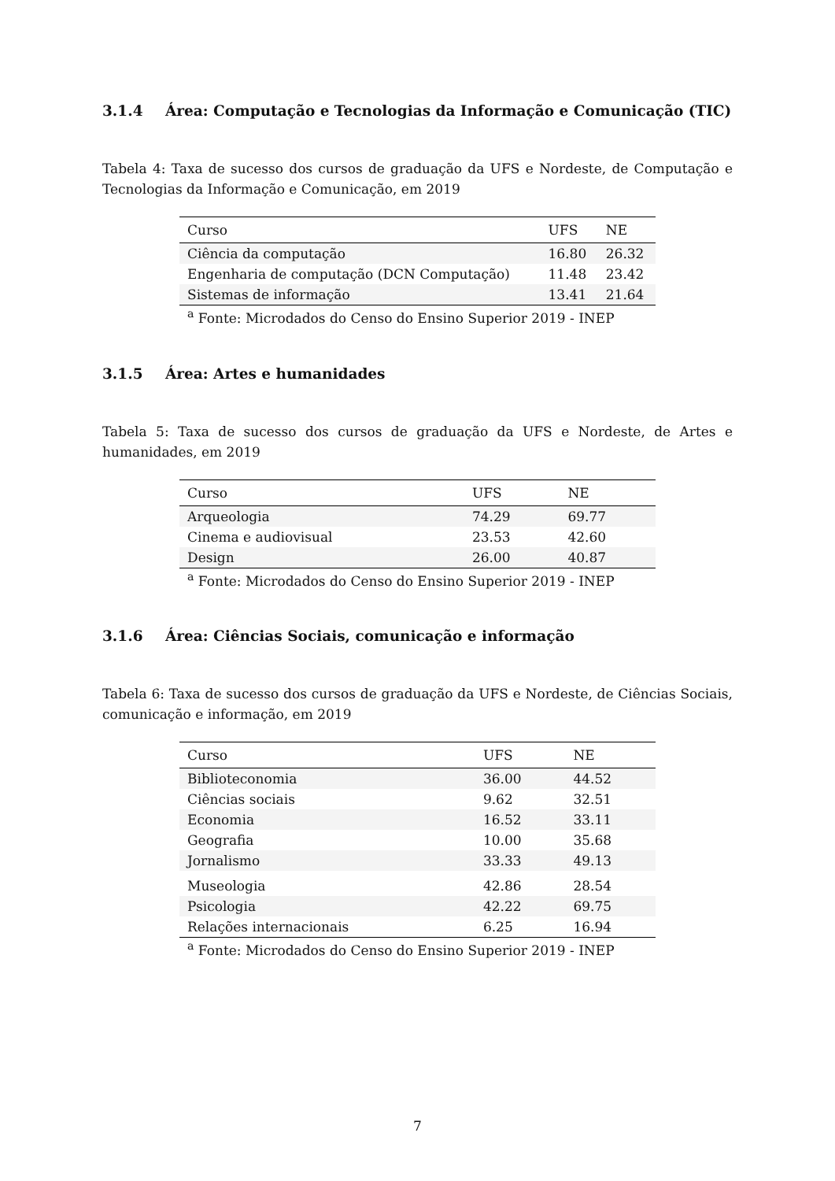3.1.4 Área: Computação e Tecnologias da Informação e Comunicação (TIC)
Tabela 4: Taxa de sucesso dos cursos de graduação da UFS e Nordeste, de Computação e Tecnologias da Informação e Comunicação, em 2019
| Curso | UFS | NE |
| --- | --- | --- |
| Ciência da computação | 16.80 | 26.32 |
| Engenharia de computação (DCN Computação) | 11.48 | 23.42 |
| Sistemas de informação | 13.41 | 21.64 |
<sup>a</sup> Fonte: Microdados do Censo do Ensino Superior 2019 - INEP
3.1.5 Área: Artes e humanidades
Tabela 5: Taxa de sucesso dos cursos de graduação da UFS e Nordeste, de Artes e humanidades, em 2019
| Curso | UFS | NE |
| --- | --- | --- |
| Arqueologia | 74.29 | 69.77 |
| Cinema e audiovisual | 23.53 | 42.60 |
| Design | 26.00 | 40.87 |
<sup>a</sup> Fonte: Microdados do Censo do Ensino Superior 2019 - INEP
3.1.6 Área: Ciências Sociais, comunicação e informação
Tabela 6: Taxa de sucesso dos cursos de graduação da UFS e Nordeste, de Ciências Sociais, comunicação e informação, em 2019
| Curso | UFS | NE |
| --- | --- | --- |
| Biblioteconomia | 36.00 | 44.52 |
| Ciências sociais | 9.62 | 32.51 |
| Economia | 16.52 | 33.11 |
| Geografia | 10.00 | 35.68 |
| Jornalismo | 33.33 | 49.13 |
| Museologia | 42.86 | 28.54 |
| Psicologia | 42.22 | 69.75 |
| Relações internacionais | 6.25 | 16.94 |
<sup>a</sup> Fonte: Microdados do Censo do Ensino Superior 2019 - INEP
7